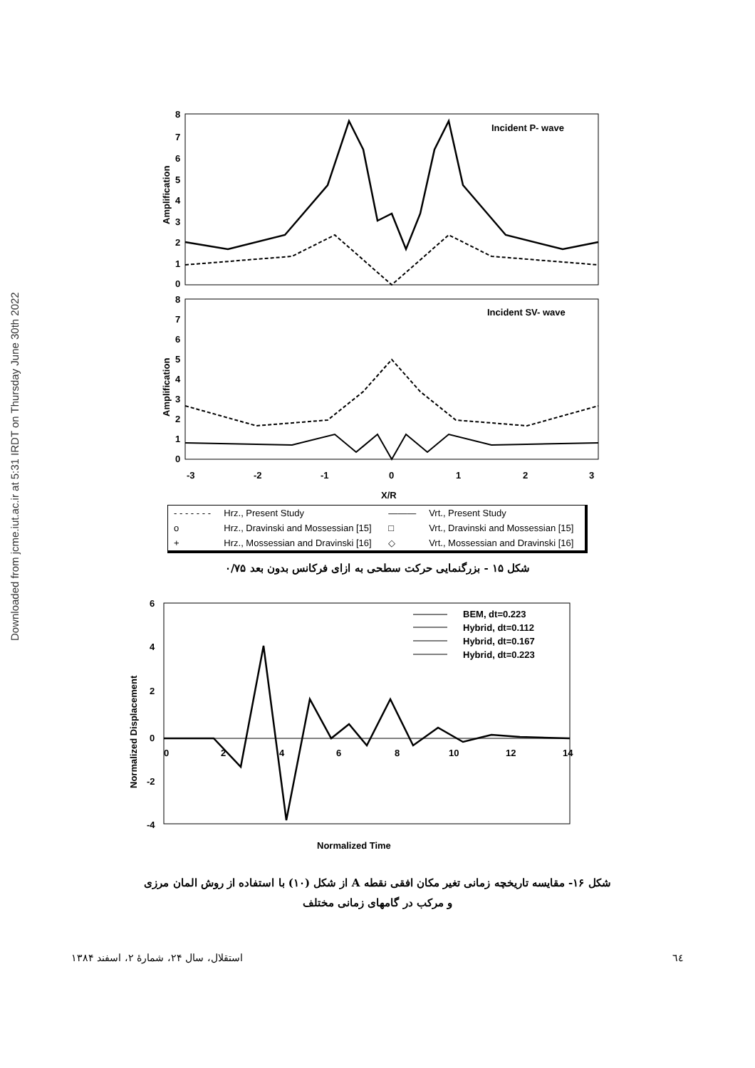Downloaded from jcme.iut.ac.ir at 5:31 IRDT on Thursday June 30th 2022
8
7
6
5
4
3
2
1
0
8
7
6
5
4
3
2
1
0
-3
-2
-1
0
1
2
3
X/R
Incident P- wave
Incident SV- wave
Amplification
Amplification
| - - - - - - - | Hrz., Present Study | ——— | Vrt., Present Study |
| o | Hrz., Dravinski and Mossessian [15] | □ | Vrt., Dravinski and Mossessian [15] |
| + | Hrz., Mossessian and Dravinski [16] | ◇ | Vrt., Mossessian and Dravinski [16] |
شکل ۱۵ - بزرگنمایی حرکت سطحی به ازای فرکانس بدون بعد ۰/۷۵
6
4
2
0
-2
-4
0
2
4
6
8
10
12
14
Normalized Displacement
Normalized Time
BEM, dt=0.223
Hybrid, dt=0.112
Hybrid, dt=0.167
Hybrid, dt=0.223
شکل ۱۶- مقایسه تاریخچه زمانی تغیر مکان افقی نقطه A از شکل (۱۰) با استفاده از روش المان مرزی
و مرکب در گامهای زمانی مختلف
٦٤ استقلال، سال ۲۴، شمارهٔ ۲، اسفند ۱۳۸۴